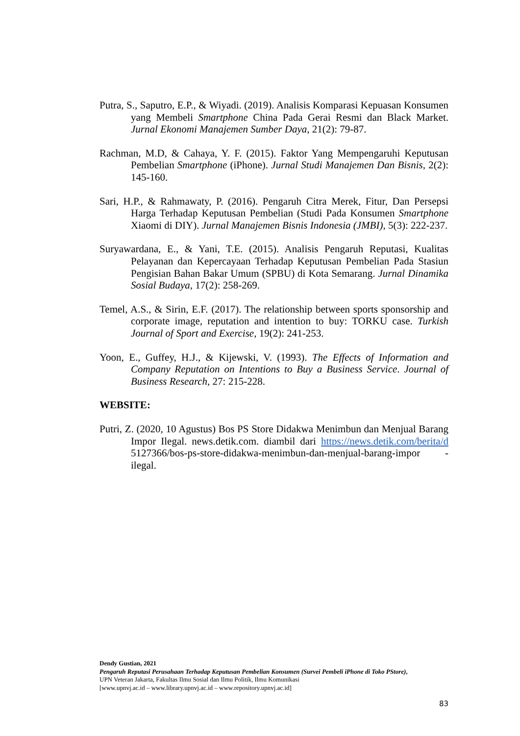Putra, S., Saputro, E.P., & Wiyadi. (2019). Analisis Komparasi Kepuasan Konsumen yang Membeli Smartphone China Pada Gerai Resmi dan Black Market. Jurnal Ekonomi Manajemen Sumber Daya, 21(2): 79-87.
Rachman, M.D, & Cahaya, Y. F. (2015). Faktor Yang Mempengaruhi Keputusan Pembelian Smartphone (iPhone). Jurnal Studi Manajemen Dan Bisnis, 2(2): 145-160.
Sari, H.P., & Rahmawaty, P. (2016). Pengaruh Citra Merek, Fitur, Dan Persepsi Harga Terhadap Keputusan Pembelian (Studi Pada Konsumen Smartphone Xiaomi di DIY). Jurnal Manajemen Bisnis Indonesia (JMBI), 5(3): 222-237.
Suryawardana, E., & Yani, T.E. (2015). Analisis Pengaruh Reputasi, Kualitas Pelayanan dan Kepercayaan Terhadap Keputusan Pembelian Pada Stasiun Pengisian Bahan Bakar Umum (SPBU) di Kota Semarang. Jurnal Dinamika Sosial Budaya, 17(2): 258-269.
Temel, A.S., & Sirin, E.F. (2017). The relationship between sports sponsorship and corporate image, reputation and intention to buy: TORKU case. Turkish Journal of Sport and Exercise, 19(2): 241-253.
Yoon, E., Guffey, H.J., & Kijewski, V. (1993). The Effects of Information and Company Reputation on Intentions to Buy a Business Service. Journal of Business Research, 27: 215-228.
WEBSITE:
Putri, Z. (2020, 10 Agustus) Bos PS Store Didakwa Menimbun dan Menjual Barang Impor Ilegal. news.detik.com. diambil dari https://news.detik.com/berita/d 5127366/bos-ps-store-didakwa-menimbun-dan-menjual-barang-impor -ilegal.
Dendy Gustian, 2021
Pengaruh Reputasi Perusahaan Terhadap Keputusan Pembelian Konsumen (Survei Pembeli iPhone di Toko PStore),
UPN Veteran Jakarta, Fakultas Ilmu Sosial dan Ilmu Politik, Ilmu Komunikasi
[www.upnvj.ac.id – www.library.upnvj.ac.id – www.repository.upnvj.ac.id]
83